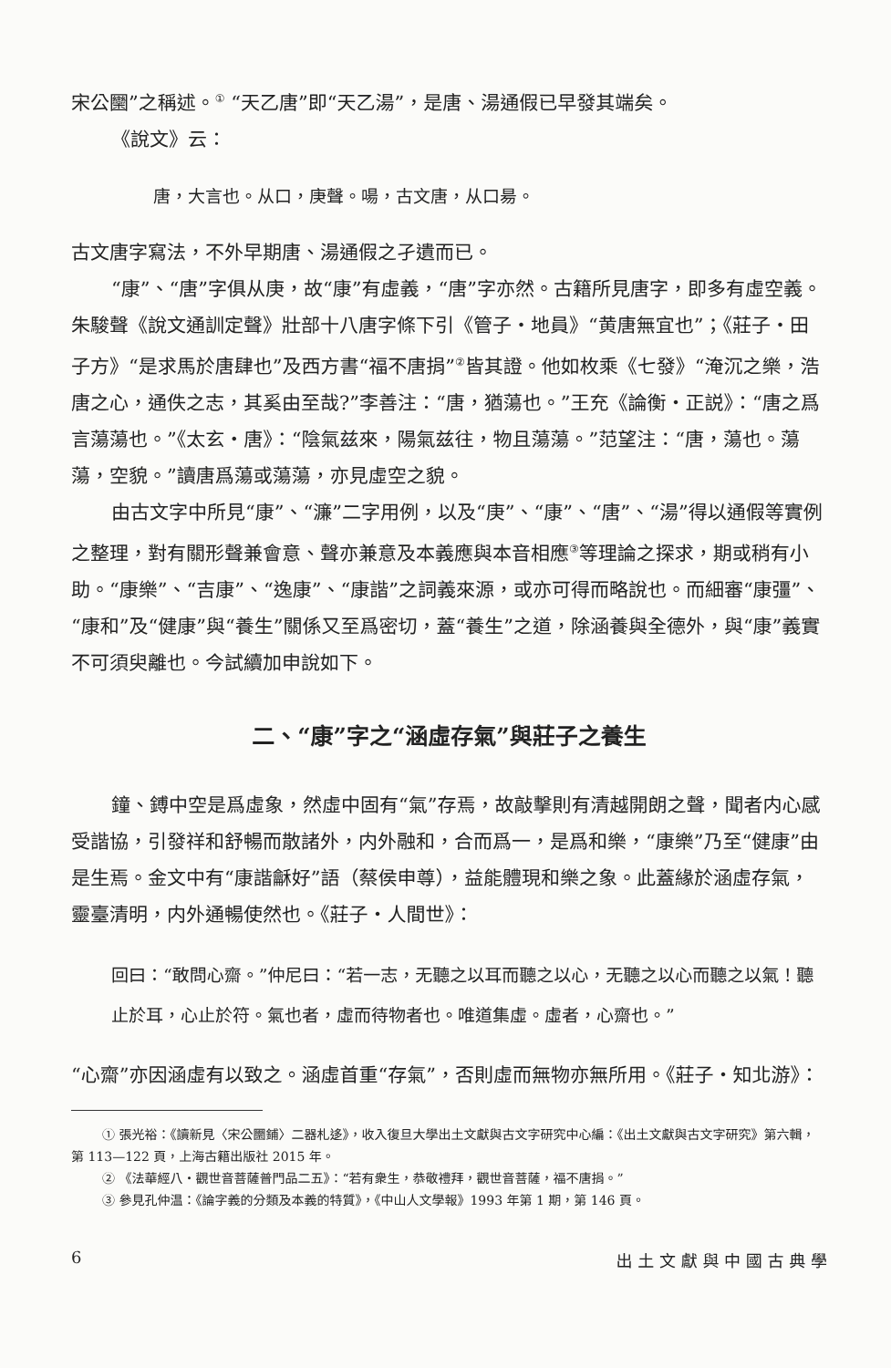宋公圞”之稱述。<sup>①</sup> “天乙唐”即“天乙湯”，是唐、湯通假已早發其端矣。
《說文》云：
唐，大言也。从口，庚聲。啺，古文唐，从口昜。
古文唐字寫法，不外早期唐、湯通假之孑遺而已。
“康”、“唐”字俱从庚，故“康”有虛義，“唐”字亦然。古籍所見唐字，即多有虛空義。朱駿聲《說文通訓定聲》壯部十八唐字條下引《管子・地員》“黄唐無宜也”；《莊子・田子方》“是求馬於唐肆也”及西方書“福不唐捐”<sup>②</sup>皆其證。他如枚乘《七發》“淹沉之樂，浩唐之心，通佚之志，其奚由至哉?”李善注：“唐，猶蕩也。”王充《論衡・正説》：“唐之爲言蕩蕩也。”《太玄・唐》：“陰氣兹來，陽氣兹往，物且蕩蕩。”范望注：“唐，蕩也。蕩蕩，空貌。”讀唐爲蕩或蕩蕩，亦見虛空之貌。
由古文字中所見“康”、“濂”二字用例，以及“庚”、“康”、“唐”、“湯”得以通假等實例之整理，對有關形聲兼會意、聲亦兼意及本義應與本音相應<sup>③</sup>等理論之探求，期或稍有小助。“康樂”、“吉康”、“逸康”、“康諧”之詞義來源，或亦可得而略說也。而細審“康彊”、“康和”及“健康”與“養生”關係又至爲密切，蓋“養生”之道，除涵養與全德外，與“康”義實不可須臾離也。今試續加申說如下。
二、“康”字之“涵虛存氣”與莊子之養生
鐘、鎛中空是爲虛象，然虛中固有“氣”存焉，故敲擊則有清越開朗之聲，聞者内心感受諧協，引發祥和舒暢而散諸外，内外融和，合而爲一，是爲和樂，“康樂”乃至“健康”由是生焉。金文中有“康諧龢好”語（蔡侯申尊），益能體現和樂之象。此蓋緣於涵虛存氣，靈臺清明，内外通暢使然也。《莊子・人間世》：
回曰：“敢問心齋。”仲尼曰：“若一志，无聽之以耳而聽之以心，无聽之以心而聽之以氣！聽止於耳，心止於符。氣也者，虛而待物者也。唯道集虛。虛者，心齋也。”
“心齋”亦因涵虛有以致之。涵虛首重“存氣”，否則虛而無物亦無所用。《莊子・知北游》：
① 張光裕：《讀新見〈宋公圞鋪〉二器札迻》，收入復旦大學出土文獻與古文字研究中心編：《出土文獻與古文字研究》第六輯，第 113—122 頁，上海古籍出版社 2015 年。
② 《法華經八・觀世音菩薩普門品二五》：“若有衆生，恭敬禮拜，觀世音菩薩，福不唐捐。”
③ 參見孔仲温：《論字義的分類及本義的特質》，《中山人文學報》1993 年第 1 期，第 146 頁。
6 出 土 文 獻 與 中 國 古 典 學